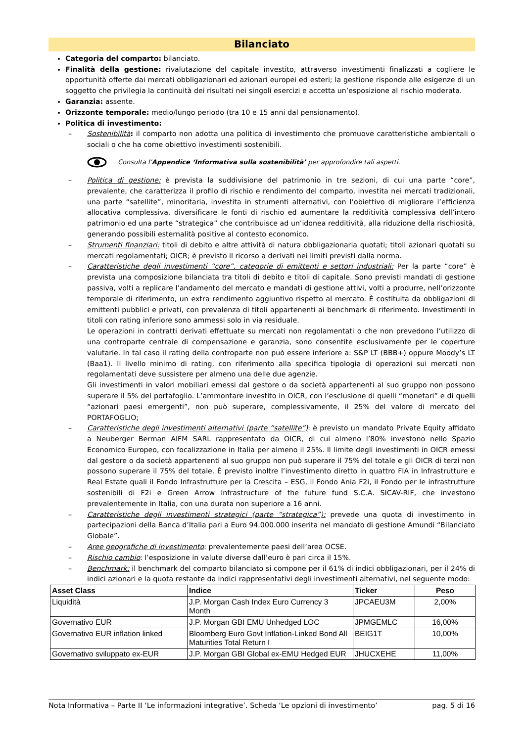Bilanciato
Categoria del comparto: bilanciato.
Finalità della gestione: rivalutazione del capitale investito, attraverso investimenti finalizzati a cogliere le opportunità offerte dai mercati obbligazionari ed azionari europei ed esteri; la gestione risponde alle esigenze di un soggetto che privilegia la continuità dei risultati nei singoli esercizi e accetta un’esposizione al rischio moderata.
Garanzia: assente.
Orizzonte temporale: medio/lungo periodo (tra 10 e 15 anni dal pensionamento).
Politica di investimento:
– Sostenibilità: il comparto non adotta una politica di investimento che promuove caratteristiche ambientali o sociali o che ha come obiettivo investimenti sostenibili.
Consulta l’Appendice ‘Informativa sulla sostenibilità’ per approfondire tali aspetti.
– Politica di gestione: è prevista la suddivisione del patrimonio in tre sezioni, di cui una parte “core”, prevalente, che caratterizza il profilo di rischio e rendimento del comparto, investita nei mercati tradizionali, una parte “satellite”, minoritaria, investita in strumenti alternativi, con l’obiettivo di migliorare l’efficienza allocativa complessiva, diversificare le fonti di rischio ed aumentare la redditività complessiva dell’intero patrimonio ed una parte “strategica” che contribuisce ad un’idonea redditività, alla riduzione della rischiosità, generando possibili esternalità positive al contesto economico.
– Strumenti finanziari: titoli di debito e altre attività di natura obbligazionaria quotati; titoli azionari quotati su mercati regolamentati; OICR; è previsto il ricorso a derivati nei limiti previsti dalla norma.
– Caratteristiche degli investimenti “core”, categorie di emittenti e settori industriali: Per la parte “core” è prevista una composizione bilanciata tra titoli di debito e titoli di capitale. Sono previsti mandati di gestione passiva, volti a replicare l’andamento del mercato e mandati di gestione attivi, volti a produrre, nell’orizzonte temporale di riferimento, un extra rendimento aggiuntivo rispetto al mercato. È costituita da obbligazioni di emittenti pubblici e privati, con prevalenza di titoli appartenenti ai benchmark di riferimento. Investimenti in titoli con rating inferiore sono ammessi solo in via residuale.
Le operazioni in contratti derivati effettuate su mercati non regolamentati o che non prevedono l’utilizzo di una controparte centrale di compensazione e garanzia, sono consentite esclusivamente per le coperture valutarie. In tal caso il rating della controparte non può essere inferiore a: S&P LT (BBB+) oppure Moody’s LT (Baa1). Il livello minimo di rating, con riferimento alla specifica tipologia di operazioni sui mercati non regolamentati deve sussistere per almeno una delle due agenzie.
Gli investimenti in valori mobiliari emessi dal gestore o da società appartenenti al suo gruppo non possono superare il 5% del portafoglio. L’ammontare investito in OICR, con l’esclusione di quelli “monetari” e di quelli “azionari paesi emergenti”, non può superare, complessivamente, il 25% del valore di mercato del PORTAFOGLIO;
– Caratteristiche degli investimenti alternativi (parte “satellite”): è previsto un mandato Private Equity affidato a Neuberger Berman AIFM SARL rappresentato da OICR, di cui almeno l’80% investono nello Spazio Economico Europeo, con focalizzazione in Italia per almeno il 25%. Il limite degli investimenti in OICR emessi dal gestore o da società appartenenti al suo gruppo non può superare il 75% del totale e gli OICR di terzi non possono superare il 75% del totale. È previsto inoltre l’investimento diretto in quattro FIA in Infrastrutture e Real Estate quali il Fondo Infrastrutture per la Crescita – ESG, il Fondo Ania F2i, il Fondo per le infrastrutture sostenibili di F2i e Green Arrow Infrastructure of the future fund S.C.A. SICAV-RIF, che investono prevalentemente in Italia, con una durata non superiore a 16 anni.
– Caratteristiche degli investimenti strategici (parte “strategica”): prevede una quota di investimento in partecipazioni della Banca d’Italia pari a Euro 94.000.000 inserita nel mandato di gestione Amundi “Bilanciato Globale”.
– Aree geografiche di investimento: prevalentemente paesi dell’area OCSE.
– Rischio cambio: l’esposizione in valute diverse dall’euro è pari circa il 15%.
– Benchmark: il benchmark del comparto bilanciato si compone per il 61% di indici obbligazionari, per il 24% di indici azionari e la quota restante da indici rappresentativi degli investimenti alternativi, nel seguente modo:
| Asset Class | Indice | Ticker | Peso |
| --- | --- | --- | --- |
| Liquidità | J.P. Morgan Cash Index Euro Currency 3 Month | JPCAEU3M | 2,00% |
| Governativo EUR | J.P. Morgan GBI EMU Unhedged LOC | JPMGEMLC | 16,00% |
| Governativo EUR inflation linked | Bloomberg Euro Govt Inflation-Linked Bond All Maturities Total Return I | BEIG1T | 10,00% |
| Governativo sviluppato ex-EUR | J.P. Morgan GBI Global ex-EMU Hedged EUR | JHUCXEHE | 11,00% |
Nota Informativa – Parte II ‘Le informazioni integrative’. Scheda ‘Le opzioni di investimento’ pag. 5 di 16